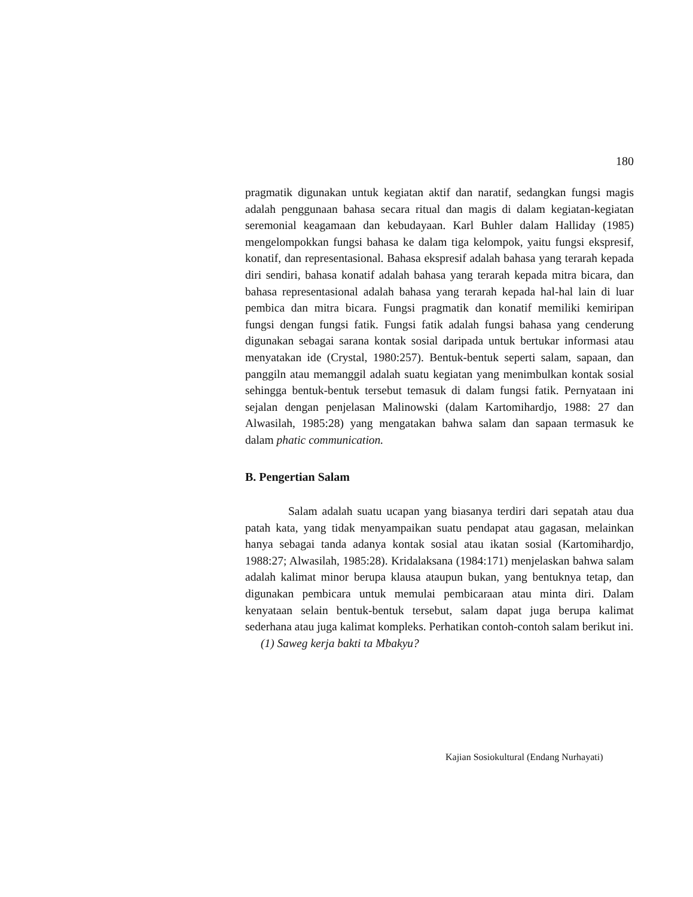180
pragmatik digunakan untuk kegiatan aktif dan naratif, sedangkan fungsi magis adalah penggunaan bahasa secara ritual dan magis di dalam kegiatan-kegiatan seremonial keagamaan dan kebudayaan. Karl Buhler dalam Halliday (1985) mengelompokkan fungsi bahasa ke dalam tiga kelompok, yaitu fungsi ekspresif, konatif, dan representasional. Bahasa ekspresif adalah bahasa yang terarah kepada diri sendiri, bahasa konatif adalah bahasa yang terarah kepada mitra bicara, dan bahasa representasional adalah bahasa yang terarah kepada hal-hal lain di luar pembica dan mitra bicara. Fungsi pragmatik dan konatif memiliki kemiripan fungsi dengan fungsi fatik. Fungsi fatik adalah fungsi bahasa yang cenderung digunakan sebagai sarana kontak sosial daripada untuk bertukar informasi atau menyatakan ide (Crystal, 1980:257). Bentuk-bentuk seperti salam, sapaan, dan panggiln atau memanggil adalah suatu kegiatan yang menimbulkan kontak sosial sehingga bentuk-bentuk tersebut temasuk di dalam fungsi fatik. Pernyataan ini sejalan dengan penjelasan Malinowski (dalam Kartomihardjo, 1988: 27 dan Alwasilah, 1985:28) yang mengatakan bahwa salam dan sapaan termasuk ke dalam phatic communication.
B. Pengertian Salam
Salam adalah suatu ucapan yang biasanya terdiri dari sepatah atau dua patah kata, yang tidak menyampaikan suatu pendapat atau gagasan, melainkan hanya sebagai tanda adanya kontak sosial atau ikatan sosial (Kartomihardjo, 1988:27; Alwasilah, 1985:28). Kridalaksana (1984:171) menjelaskan bahwa salam adalah kalimat minor berupa klausa ataupun bukan, yang bentuknya tetap, dan digunakan pembicara untuk memulai pembicaraan atau minta diri. Dalam kenyataan selain bentuk-bentuk tersebut, salam dapat juga berupa kalimat sederhana atau juga kalimat kompleks. Perhatikan contoh-contoh salam berikut ini.
(1) Saweg kerja bakti ta Mbakyu?
Kajian Sosiokultural (Endang Nurhayati)